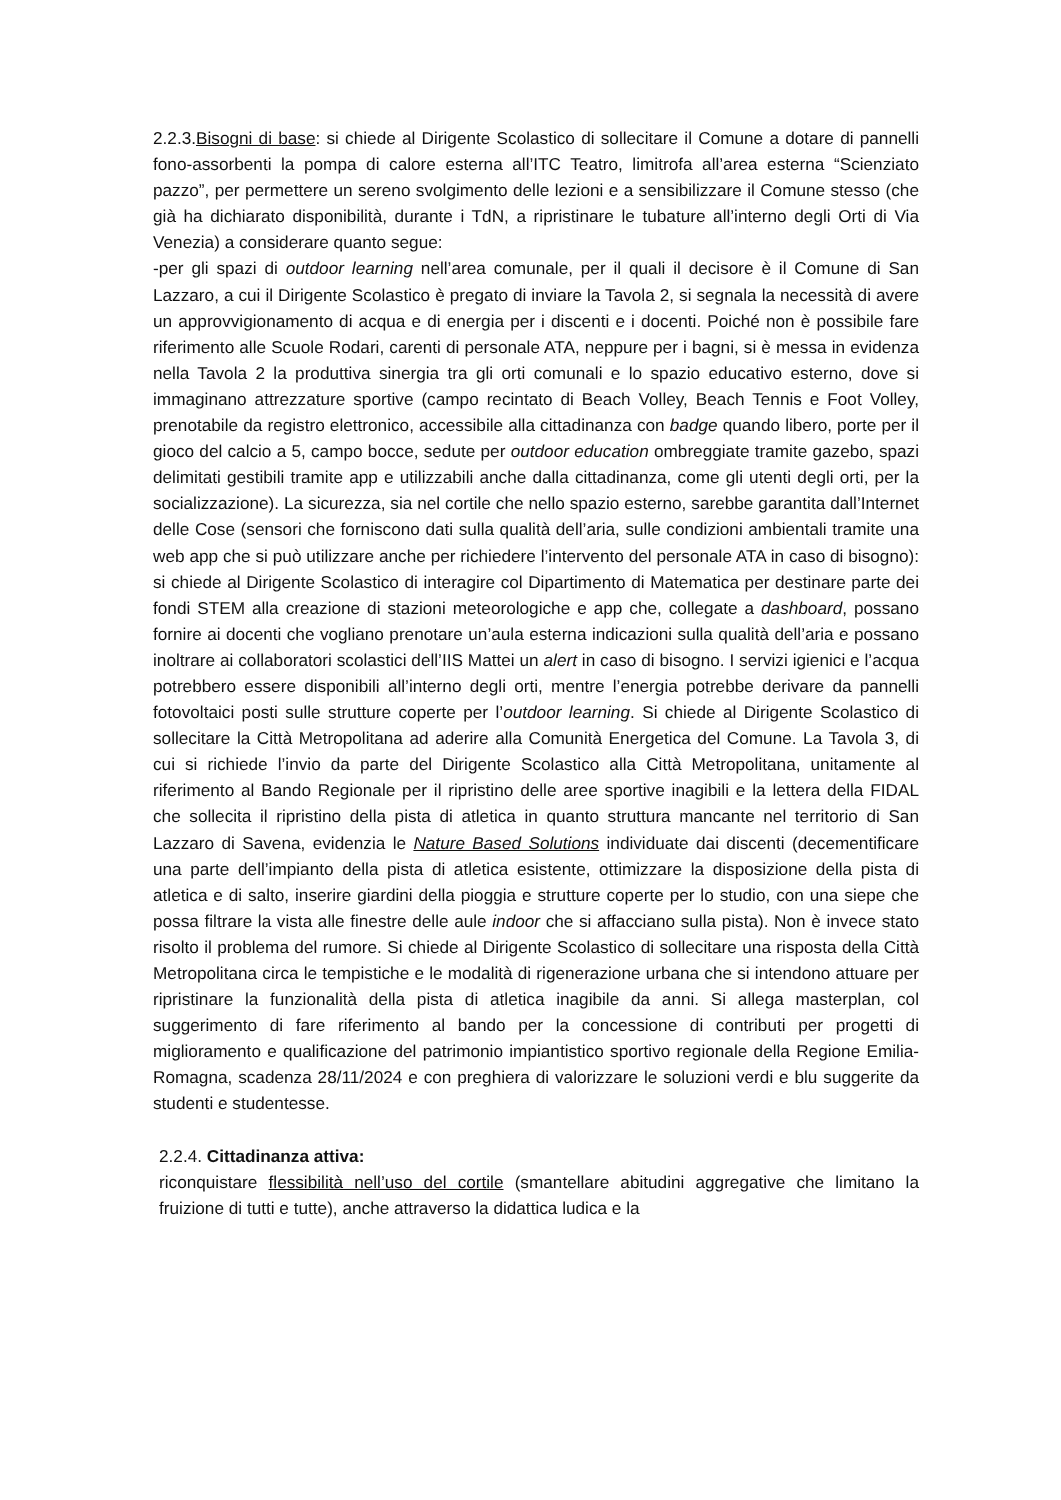2.2.3.Bisogni di base: si chiede al Dirigente Scolastico di sollecitare il Comune a dotare di pannelli fono-assorbenti la pompa di calore esterna all’ITC Teatro, limitrofa all’area esterna “Scienziato pazzo”, per permettere un sereno svolgimento delle lezioni e a sensibilizzare il Comune stesso (che già ha dichiarato disponibilità, durante i TdN, a ripristinare le tubature all’interno degli Orti di Via Venezia) a considerare quanto segue:
-per gli spazi di outdoor learning nell’area comunale, per il quali il decisore è il Comune di San Lazzaro, a cui il Dirigente Scolastico è pregato di inviare la Tavola 2, si segnala la necessità di avere un approvvigionamento di acqua e di energia per i discenti e i docenti. Poiché non è possibile fare riferimento alle Scuole Rodari, carenti di personale ATA, neppure per i bagni, si è messa in evidenza nella Tavola 2 la produttiva sinergia tra gli orti comunali e lo spazio educativo esterno, dove si immaginano attrezzature sportive (campo recintato di Beach Volley, Beach Tennis e Foot Volley, prenotabile da registro elettronico, accessibile alla cittadinanza con badge quando libero, porte per il gioco del calcio a 5, campo bocce, sedute per outdoor education ombreggiate tramite gazebo, spazi delimitati gestibili tramite app e utilizzabili anche dalla cittadinanza, come gli utenti degli orti, per la socializzazione). La sicurezza, sia nel cortile che nello spazio esterno, sarebbe garantita dall’Internet delle Cose (sensori che forniscono dati sulla qualità dell’aria, sulle condizioni ambientali tramite una web app che si può utilizzare anche per richiedere l’intervento del personale ATA in caso di bisogno): si chiede al Dirigente Scolastico di interagire col Dipartimento di Matematica per destinare parte dei fondi STEM alla creazione di stazioni meteorologiche e app che, collegate a dashboard, possano fornire ai docenti che vogliano prenotare un’aula esterna indicazioni sulla qualità dell’aria e possano inoltrare ai collaboratori scolastici dell’IIS Mattei un alert in caso di bisogno. I servizi igienici e l’acqua potrebbero essere disponibili all’interno degli orti, mentre l’energia potrebbe derivare da pannelli fotovoltaici posti sulle strutture coperte per l’outdoor learning. Si chiede al Dirigente Scolastico di sollecitare la Città Metropolitana ad aderire alla Comunità Energetica del Comune. La Tavola 3, di cui si richiede l’invio da parte del Dirigente Scolastico alla Città Metropolitana, unitamente al riferimento al Bando Regionale per il ripristino delle aree sportive inagibili e la lettera della FIDAL che sollecita il ripristino della pista di atletica in quanto struttura mancante nel territorio di San Lazzaro di Savena, evidenzia le Nature Based Solutions individuate dai discenti (decementificare una parte dell’impianto della pista di atletica esistente, ottimizzare la disposizione della pista di atletica e di salto, inserire giardini della pioggia e strutture coperte per lo studio, con una siepe che possa filtrare la vista alle finestre delle aule indoor che si affacciano sulla pista). Non è invece stato risolto il problema del rumore. Si chiede al Dirigente Scolastico di sollecitare una risposta della Città Metropolitana circa le tempistiche e le modalità di rigenerazione urbana che si intendono attuare per ripristinare la funzionalità della pista di atletica inagibile da anni. Si allega masterplan, col suggerimento di fare riferimento al bando per la concessione di contributi per progetti di miglioramento e qualificazione del patrimonio impiantistico sportivo regionale della Regione Emilia-Romagna, scadenza 28/11/2024 e con preghiera di valorizzare le soluzioni verdi e blu suggerite da studenti e studentesse.
2.2.4. Cittadinanza attiva:
riconquistare flessibilità nell’uso del cortile (smantellare abitudini aggregative che limitano la fruizione di tutti e tutte), anche attraverso la didattica ludica e la